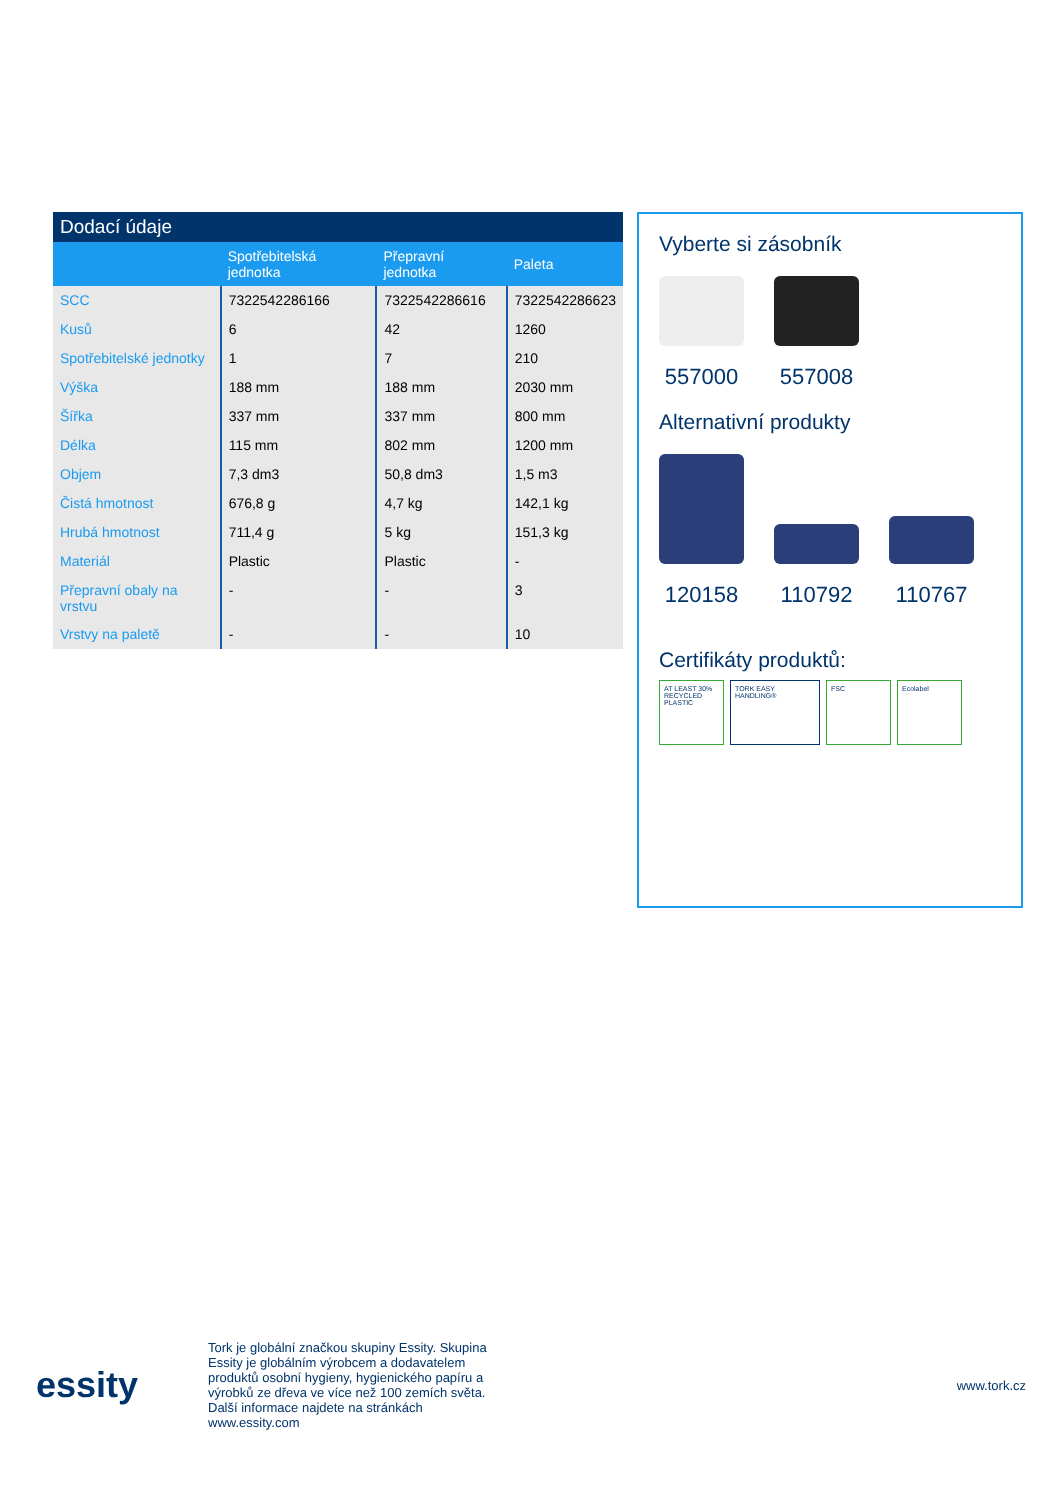Dodací údaje
| | Spotřebitelská jednotka | Přepravní jednotka | Paleta |
| --- | --- | --- | --- |
| SCC | 7322542286166 | 7322542286616 | 7322542286623 |
| Kusů | 6 | 42 | 1260 |
| Spotřebitelské jednotky | 1 | 7 | 210 |
| Výška | 188 mm | 188 mm | 2030 mm |
| Šířka | 337 mm | 337 mm | 800 mm |
| Délka | 115 mm | 802 mm | 1200 mm |
| Objem | 7,3 dm3 | 50,8 dm3 | 1,5 m3 |
| Čistá hmotnost | 676,8 g | 4,7 kg | 142,1 kg |
| Hrubá hmotnost | 711,4 g | 5 kg | 151,3 kg |
| Materiál | Plastic | Plastic | - |
| Přepravní obaly na vrstvu | - | - | 3 |
| Vrstvy na paletě | - | - | 10 |
Vyberte si zásobník
557000 557008
Alternativní produkty
120158 110792 110767
Certifikáty produktů:
AT LEAST 30% RECYCLED PLASTIC
TORK EASY HANDLING® FSC Ecolabel
essity
Tork je globální značkou skupiny Essity. Skupina Essity je globálním výrobcem a dodavatelem produktů osobní hygieny, hygienického papíru a výrobků ze dřeva ve více než 100 zemích světa. Další informace najdete na stránkách www.essity.com
www.tork.cz